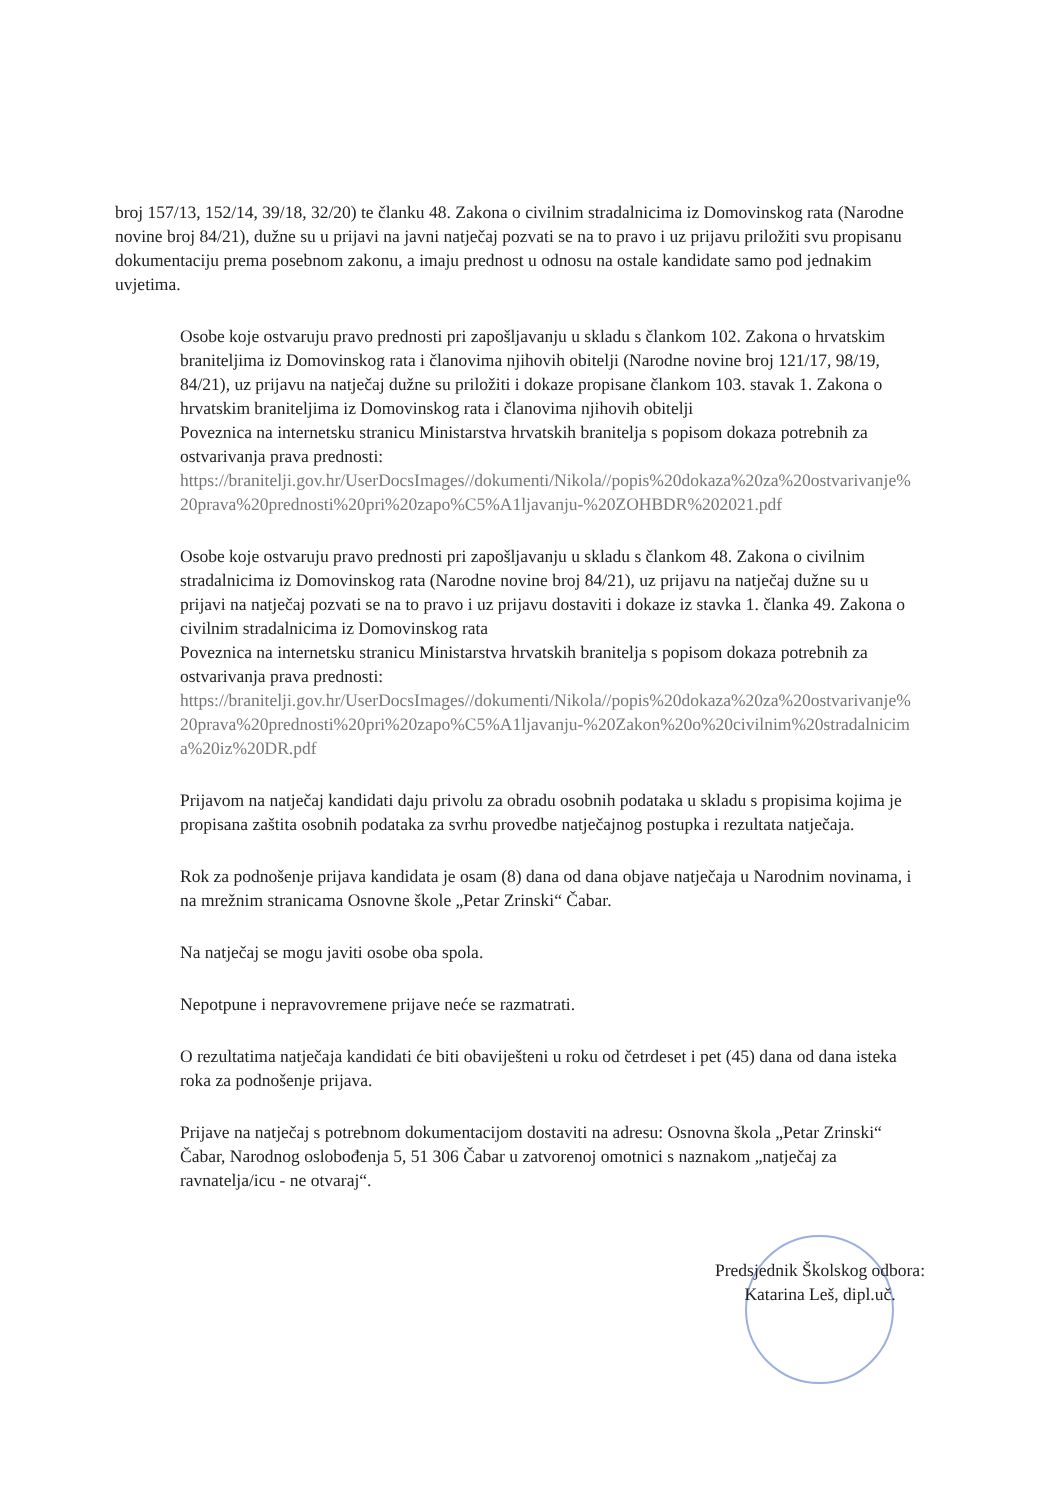broj 157/13, 152/14, 39/18, 32/20) te članku 48. Zakona o civilnim stradalnicima iz Domovinskog rata (Narodne novine broj 84/21), dužne su u prijavi na javni natječaj pozvati se na to pravo i uz prijavu priložiti svu propisanu dokumentaciju prema posebnom zakonu, a imaju prednost u odnosu na ostale kandidate samo pod jednakim uvjetima.
Osobe koje ostvaruju pravo prednosti pri zapošljavanju u skladu s člankom 102. Zakona o hrvatskim braniteljima iz Domovinskog rata i članovima njihovih obitelji (Narodne novine broj 121/17, 98/19, 84/21), uz prijavu na natječaj dužne su priložiti i dokaze propisane člankom 103. stavak 1. Zakona o hrvatskim braniteljima iz Domovinskog rata i članovima njihovih obitelji
Poveznica na internetsku stranicu Ministarstva hrvatskih branitelja s popisom dokaza potrebnih za ostvarivanja prava prednosti:
https://branitelji.gov.hr/UserDocsImages//dokumenti/Nikola//popis%20dokaza%20za%20ostvarivanje%20prava%20prednosti%20pri%20zapo%C5%A1ljavanju-%20ZOHBDR%202021.pdf
Osobe koje ostvaruju pravo prednosti pri zapošljavanju u skladu s člankom 48. Zakona o civilnim stradalnicima iz Domovinskog rata (Narodne novine broj 84/21), uz prijavu na natječaj dužne su u prijavi na natječaj pozvati se na to pravo i uz prijavu dostaviti i dokaze iz stavka 1. članka 49. Zakona o civilnim stradalnicima iz Domovinskog rata
Poveznica na internetsku stranicu Ministarstva hrvatskih branitelja s popisom dokaza potrebnih za ostvarivanja prava prednosti:
https://branitelji.gov.hr/UserDocsImages//dokumenti/Nikola//popis%20dokaza%20za%20ostvarivanje%20prava%20prednosti%20pri%20zapo%C5%A1ljavanju-%20Zakon%20o%20civilnim%20stradalnicima%20iz%20DR.pdf
Prijavom na natječaj kandidati daju privolu za obradu osobnih podataka u skladu s propisima kojima je propisana zaštita osobnih podataka za svrhu provedbe natječajnog postupka i rezultata natječaja.
Rok za podnošenje prijava kandidata je osam (8) dana od dana objave natječaja u Narodnim novinama, i na mrežnim stranicama Osnovne škole „Petar Zrinski“ Čabar.
Na natječaj se mogu javiti osobe oba spola.
Nepotpune i nepravovremene prijave neće se razmatrati.
O rezultatima natječaja kandidati će biti obaviješteni u roku od četrdeset i pet (45) dana od dana isteka roka za podnošenje prijava.
Prijave na natječaj s potrebnom dokumentacijom dostaviti na adresu: Osnovna škola „Petar Zrinski“ Čabar, Narodnog oslobođenja 5, 51 306 Čabar u zatvorenoj omotnici s naznakom „natječaj za ravnatelja/icu - ne otvaraj“.
Predsjednik Školskog odbora:
Katarina Leš, dipl.uč.